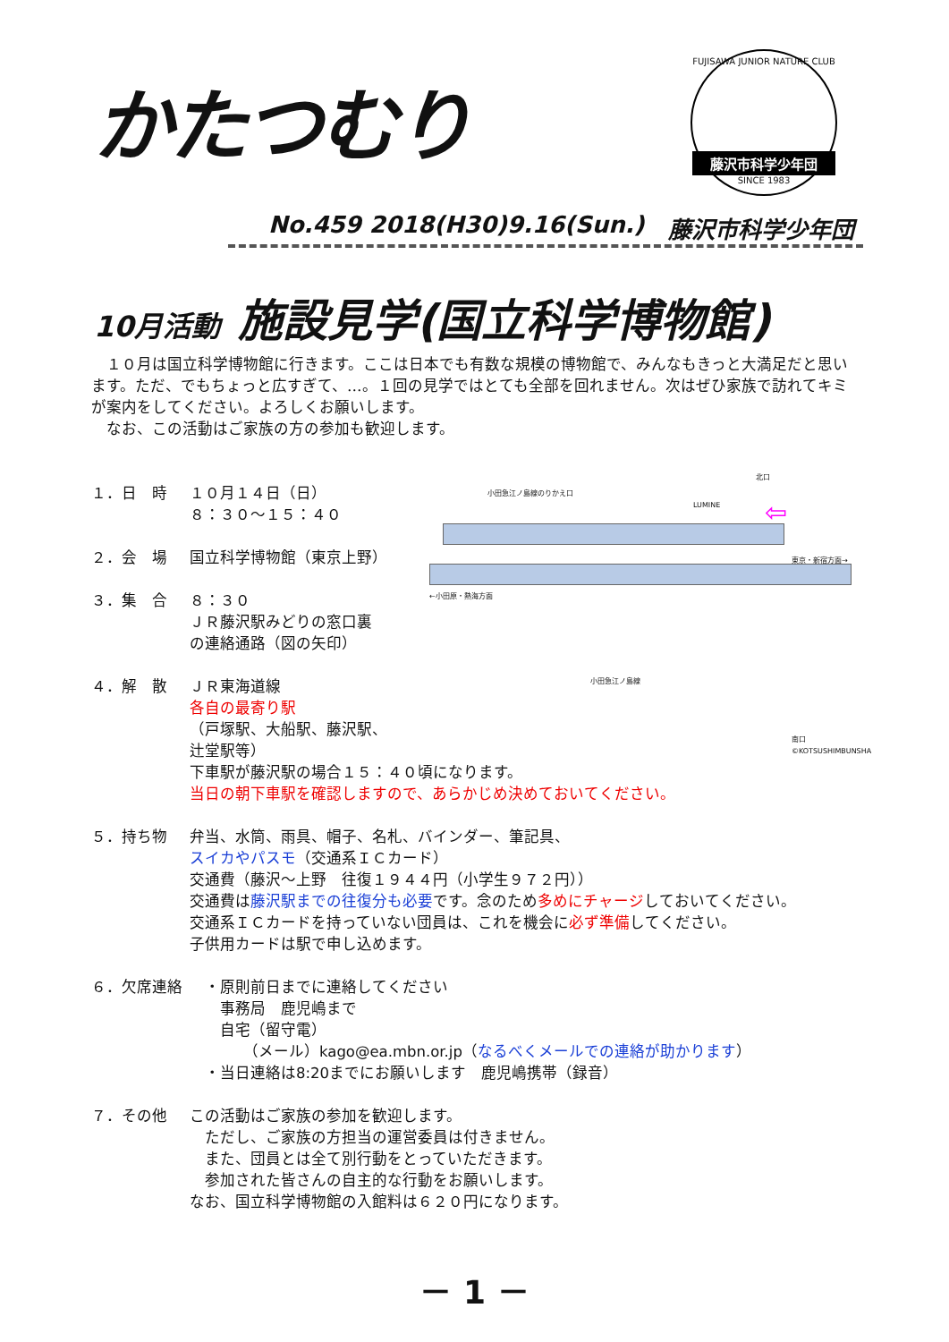かたつむり
FUJISAWA JUNIOR NATURE CLUB
藤沢市科学少年団
SINCE 1983
No.459 2018(H30)9.16(Sun.) 藤沢市科学少年団
10月活動 施設見学(国立科学博物館)
　１０月は国立科学博物館に行きます。ここは日本でも有数な規模の博物館で、みんなもきっと大満足だと思います。ただ、でもちょっと広すぎて、…。１回の見学ではとても全部を回れません。次はぜひ家族で訪れてキミが案内をしてください。よろしくお願いします。
　なお、この活動はご家族の方の参加も歓迎します。
北口
小田急江ノ島線のりかえ口
LUMINE
←小田原・熱海方面
東京・新宿方面→
小田急江ノ島線
南口
©KOTSUSHIMBUNSHA
⇦
１．日　時 １０月１４日（日）
８：３０～１５：４０
２．会　場 国立科学博物館（東京上野）
３．集　合 ８：３０
ＪＲ藤沢駅みどりの窓口裏
の連絡通路（図の矢印）
４．解　散 ＪＲ東海道線
各自の最寄り駅
（戸塚駅、大船駅、藤沢駅、
辻堂駅等）
下車駅が藤沢駅の場合１５：４０頃になります。
当日の朝下車駅を確認しますので、あらかじめ決めておいてください。
５．持ち物 弁当、水筒、雨具、帽子、名札、バインダー、筆記具、
スイカやパスモ（交通系ＩＣカード）
交通費（藤沢～上野　往復１９４４円（小学生９７２円））
交通費は藤沢駅までの往復分も必要です。念のため多めにチャージしておいてください。
交通系ＩＣカードを持っていない団員は、これを機会に必ず準備してください。
子供用カードは駅で申し込めます。
６．欠席連絡 　・原則前日までに連絡してください
　　事務局　鹿児嶋まで
　　自宅（留守電）
　　　　（メール）kago@ea.mbn.or.jp（なるべくメールでの連絡が助かります）
　・当日連絡は8:20までにお願いします　鹿児嶋携帯（録音）
７．その他 この活動はご家族の参加を歓迎します。
　ただし、ご家族の方担当の運営委員は付きません。
　また、団員とは全て別行動をとっていただきます。
　参加された皆さんの自主的な行動をお願いします。
なお、国立科学博物館の入館料は６２０円になります。
－ 1 －